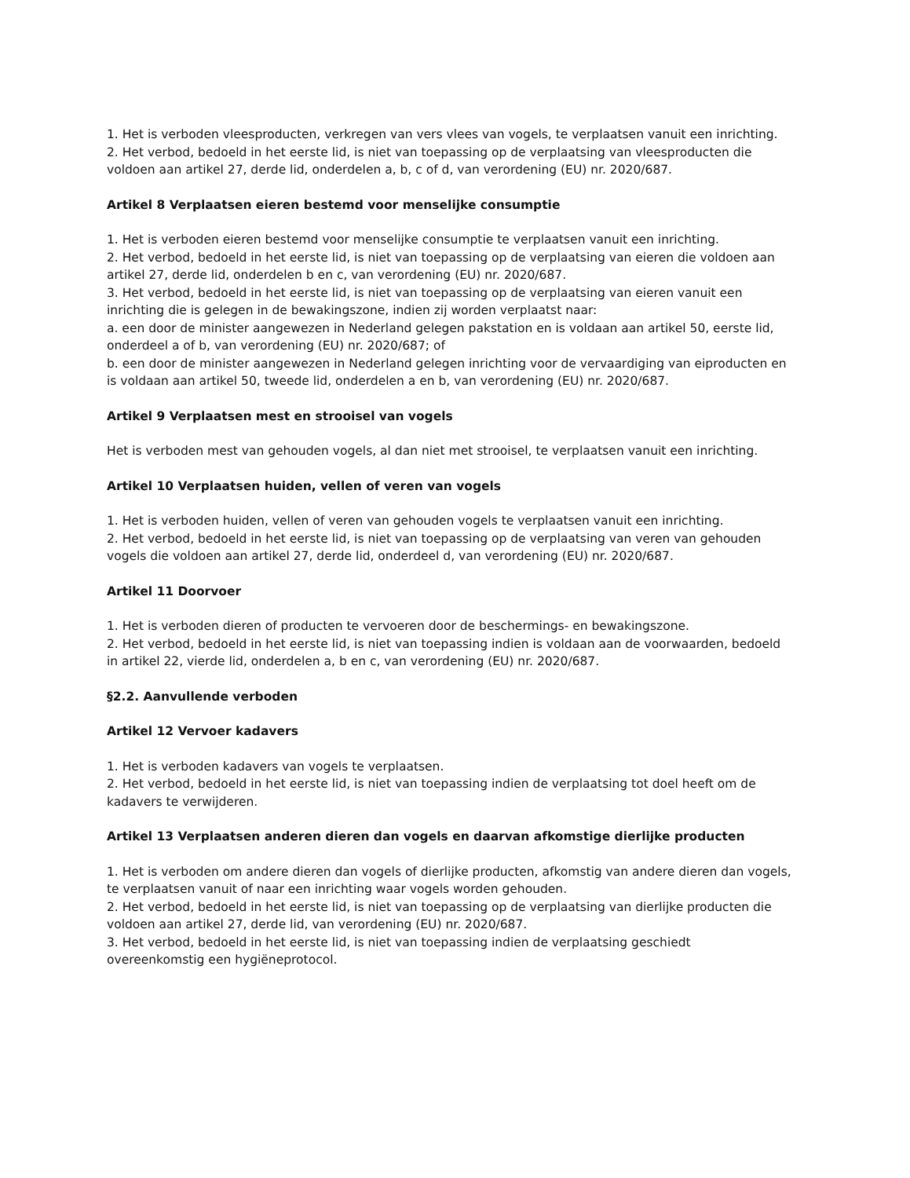1. Het is verboden vleesproducten, verkregen van vers vlees van vogels, te verplaatsen vanuit een inrichting.
2. Het verbod, bedoeld in het eerste lid, is niet van toepassing op de verplaatsing van vleesproducten die voldoen aan artikel 27, derde lid, onderdelen a, b, c of d, van verordening (EU) nr. 2020/687.
Artikel 8 Verplaatsen eieren bestemd voor menselijke consumptie
1. Het is verboden eieren bestemd voor menselijke consumptie te verplaatsen vanuit een inrichting.
2. Het verbod, bedoeld in het eerste lid, is niet van toepassing op de verplaatsing van eieren die voldoen aan artikel 27, derde lid, onderdelen b en c, van verordening (EU) nr. 2020/687.
3. Het verbod, bedoeld in het eerste lid, is niet van toepassing op de verplaatsing van eieren vanuit een inrichting die is gelegen in de bewakingszone, indien zij worden verplaatst naar:
a. een door de minister aangewezen in Nederland gelegen pakstation en is voldaan aan artikel 50, eerste lid, onderdeel a of b, van verordening (EU) nr. 2020/687; of
b. een door de minister aangewezen in Nederland gelegen inrichting voor de vervaardiging van eiproducten en is voldaan aan artikel 50, tweede lid, onderdelen a en b, van verordening (EU) nr. 2020/687.
Artikel 9 Verplaatsen mest en strooisel van vogels
Het is verboden mest van gehouden vogels, al dan niet met strooisel, te verplaatsen vanuit een inrichting.
Artikel 10 Verplaatsen huiden, vellen of veren van vogels
1. Het is verboden huiden, vellen of veren van gehouden vogels te verplaatsen vanuit een inrichting.
2. Het verbod, bedoeld in het eerste lid, is niet van toepassing op de verplaatsing van veren van gehouden vogels die voldoen aan artikel 27, derde lid, onderdeel d, van verordening (EU) nr. 2020/687.
Artikel 11 Doorvoer
1. Het is verboden dieren of producten te vervoeren door de beschermings- en bewakingszone.
2. Het verbod, bedoeld in het eerste lid, is niet van toepassing indien is voldaan aan de voorwaarden, bedoeld in artikel 22, vierde lid, onderdelen a, b en c, van verordening (EU) nr. 2020/687.
§2.2. Aanvullende verboden
Artikel 12 Vervoer kadavers
1. Het is verboden kadavers van vogels te verplaatsen.
2. Het verbod, bedoeld in het eerste lid, is niet van toepassing indien de verplaatsing tot doel heeft om de kadavers te verwijderen.
Artikel 13 Verplaatsen anderen dieren dan vogels en daarvan afkomstige dierlijke producten
1. Het is verboden om andere dieren dan vogels of dierlijke producten, afkomstig van andere dieren dan vogels, te verplaatsen vanuit of naar een inrichting waar vogels worden gehouden.
2. Het verbod, bedoeld in het eerste lid, is niet van toepassing op de verplaatsing van dierlijke producten die voldoen aan artikel 27, derde lid, van verordening (EU) nr. 2020/687.
3. Het verbod, bedoeld in het eerste lid, is niet van toepassing indien de verplaatsing geschiedt overeenkomstig een hygiëneprotocol.